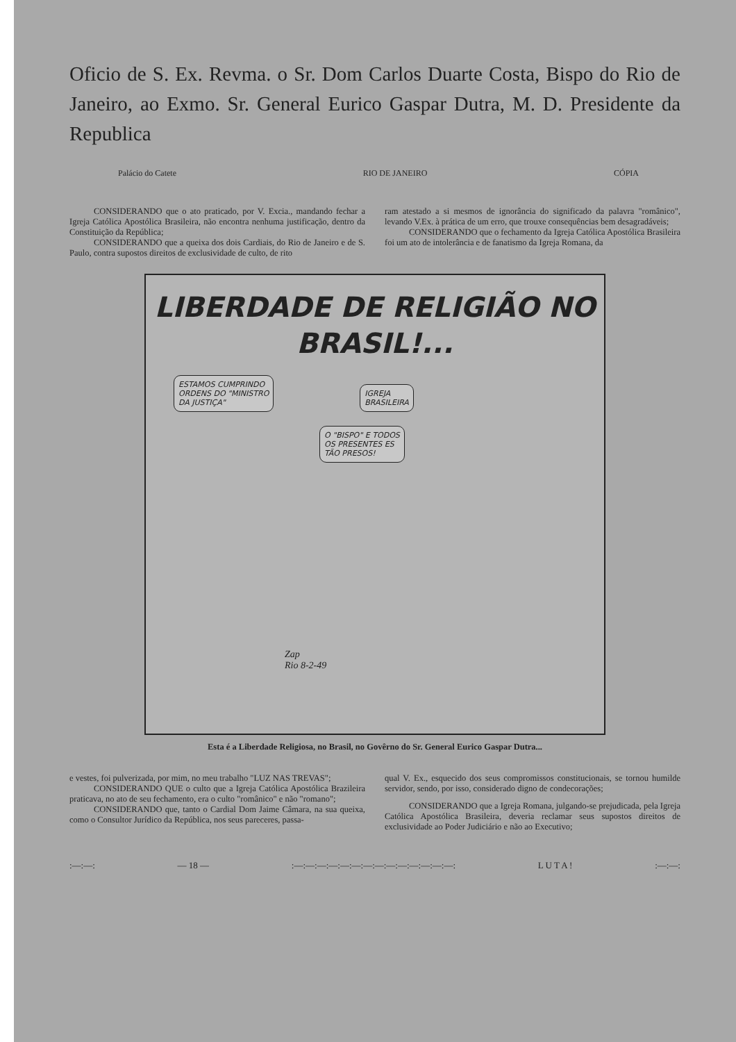Oficio de S. Ex. Revma. o Sr. Dom Carlos Duarte Costa, Bispo do Rio de Janeiro, ao Exmo. Sr. General Eurico Gaspar Dutra, M. D. Presidente da Republica
Palácio do Catete RIO DE JANEIRO CÓPIA
CONSIDERANDO que o ato praticado, por V. Excia., mandando fechar a Igreja Católica Apostólica Brasileira, não encontra nenhuma justificação, dentro da Constituição da República;
CONSIDERANDO que a queixa dos dois Cardiais, do Rio de Janeiro e de S. Paulo, contra supostos direitos de exclusividade de culto, de rito
ram atestado a si mesmos de ignorância do significado da palavra "românico", levando V.Ex. à prática de um erro, que trouxe consequências bem desagradáveis;
CONSIDERANDO que o fechamento da Igreja Católica Apostólica Brasileira foi um ato de intolerância e de fanatismo da Igreja Romana, da
LIBERDADE DE RELIGIÃO NO
BRASIL!...
ESTAMOS CUMPRINDO
ORDENS DO "MINISTRO
DA JUSTIÇA"
IGREJA
BRASILEIRA
O "BISPO" E TODOS
OS PRESENTES ES
TÃO PRESOS!
Zap
Rio 8-2-49
Esta é a Liberdade Religiosa, no Brasil, no Govêrno do Sr. General Eurico Gaspar Dutra...
e vestes, foi pulverizada, por mim, no meu trabalho "LUZ NAS TREVAS";
CONSIDERANDO QUE o culto que a Igreja Católica Apostólica Brazileira praticava, no ato de seu fechamento, era o culto "românico" e não "romano";
CONSIDERANDO que, tanto o Cardial Dom Jaime Câmara, na sua queixa, como o Consultor Jurídico da República, nos seus pareceres, passa-
qual V. Ex., esquecido dos seus compromissos constitucionais, se tornou humilde servidor, sendo, por isso, considerado digno de condecorações;
CONSIDERANDO que a Igreja Romana, julgando-se prejudicada, pela Igreja Católica Apostólica Brasileira, deveria reclamar seus supostos direitos de exclusividade ao Poder Judiciário e não ao Executivo;
:—:—: — 18 —:—:—:—:—:—:—:—:—:—:—:—:—:—:—: L U T A !:—:—: